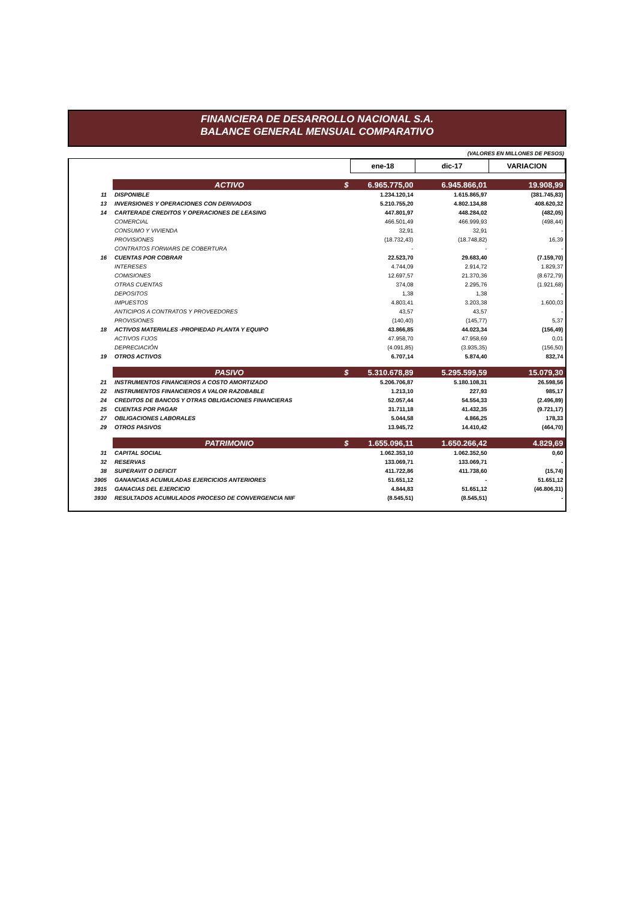FINANCIERA DE DESARROLLO NACIONAL S.A.
BALANCE GENERAL MENSUAL COMPARATIVO
(VALORES EN MILLONES DE PESOS)
| | | ene-18 | dic-17 | VARIACION |
| | ACTIVO $ | 6.965.775,00 | 6.945.866,01 | 19.908,99 |
| 11 | DISPONIBLE | 1.234.120,14 | 1.615.865,97 | (381.745,83) |
| 13 | INVERSIONES Y OPERACIONES CON DERIVADOS | 5.210.755,20 | 4.802.134,88 | 408.620,32 |
| 14 | CARTERADE CREDITOS Y OPERACIONES DE LEASING | 447.801,97 | 448.284,02 | (482,05) |
| | COMERCIAL | 466.501,49 | 466.999,93 | (498,44) |
| | CONSUMO Y VIVIENDA | 32,91 | 32,91 | - |
| | PROVISIONES | (18.732,43) | (18.748,82) | 16,39 |
| | CONTRATOS FORWARS DE COBERTURA | - | - | - |
| 16 | CUENTAS POR COBRAR | 22.523,70 | 29.683,40 | (7.159,70) |
| | INTERESES | 4.744,09 | 2.914,72 | 1.829,37 |
| | COMISIONES | 12.697,57 | 21.370,36 | (8.672,79) |
| | OTRAS CUENTAS | 374,08 | 2.295,76 | (1.921,68) |
| | DEPOSITOS | 1,38 | 1,38 | - |
| | IMPUESTOS | 4.803,41 | 3.203,38 | 1.600,03 |
| | ANTICIPOS A CONTRATOS Y PROVEEDORES | 43,57 | 43,57 | - |
| | PROVISIONES | (140,40) | (145,77) | 5,37 |
| 18 | ACTIVOS MATERIALES -PROPIEDAD PLANTA Y EQUIPO | 43.866,85 | 44.023,34 | (156,49) |
| | ACTIVOS FIJOS | 47.958,70 | 47.958,69 | 0,01 |
| | DEPRECIACIÓN | (4.091,85) | (3.935,35) | (156,50) |
| 19 | OTROS ACTIVOS | 6.707,14 | 5.874,40 | 832,74 |
| | PASIVO $ | 5.310.678,89 | 5.295.599,59 | 15.079,30 |
| 21 | INSTRUMENTOS FINANCIEROS A COSTO AMORTIZADO | 5.206.706,87 | 5.180.108,31 | 26.598,56 |
| 22 | INSTRUMENTOS FINANCIEROS A VALOR RAZOBABLE | 1.213,10 | 227,93 | 985,17 |
| 24 | CREDITOS DE BANCOS Y OTRAS OBLIGACIONES FINANCIERAS | 52.057,44 | 54.554,33 | (2.496,89) |
| 25 | CUENTAS POR PAGAR | 31.711,18 | 41.432,35 | (9.721,17) |
| 27 | OBLIGACIONES LABORALES | 5.044,58 | 4.866,25 | 178,33 |
| 29 | OTROS PASIVOS | 13.945,72 | 14.410,42 | (464,70) |
| | PATRIMONIO $ | 1.655.096,11 | 1.650.266,42 | 4.829,69 |
| 31 | CAPITAL SOCIAL | 1.062.353,10 | 1.062.352,50 | 0,60 |
| 32 | RESERVAS | 133.069,71 | 133.069,71 | - |
| 38 | SUPERAVIT O DEFICIT | 411.722,86 | 411.738,60 | (15,74) |
| 3905 | GANANCIAS ACUMULADAS EJERCICIOS ANTERIORES | 51.651,12 | - | 51.651,12 |
| 3915 | GANACIAS DEL EJERCICIO | 4.844,83 | 51.651,12 | (46.806,31) |
| 3930 | RESULTADOS ACUMULADOS PROCESO DE CONVERGENCIA NIIF | (8.545,51) | (8.545,51) | - |